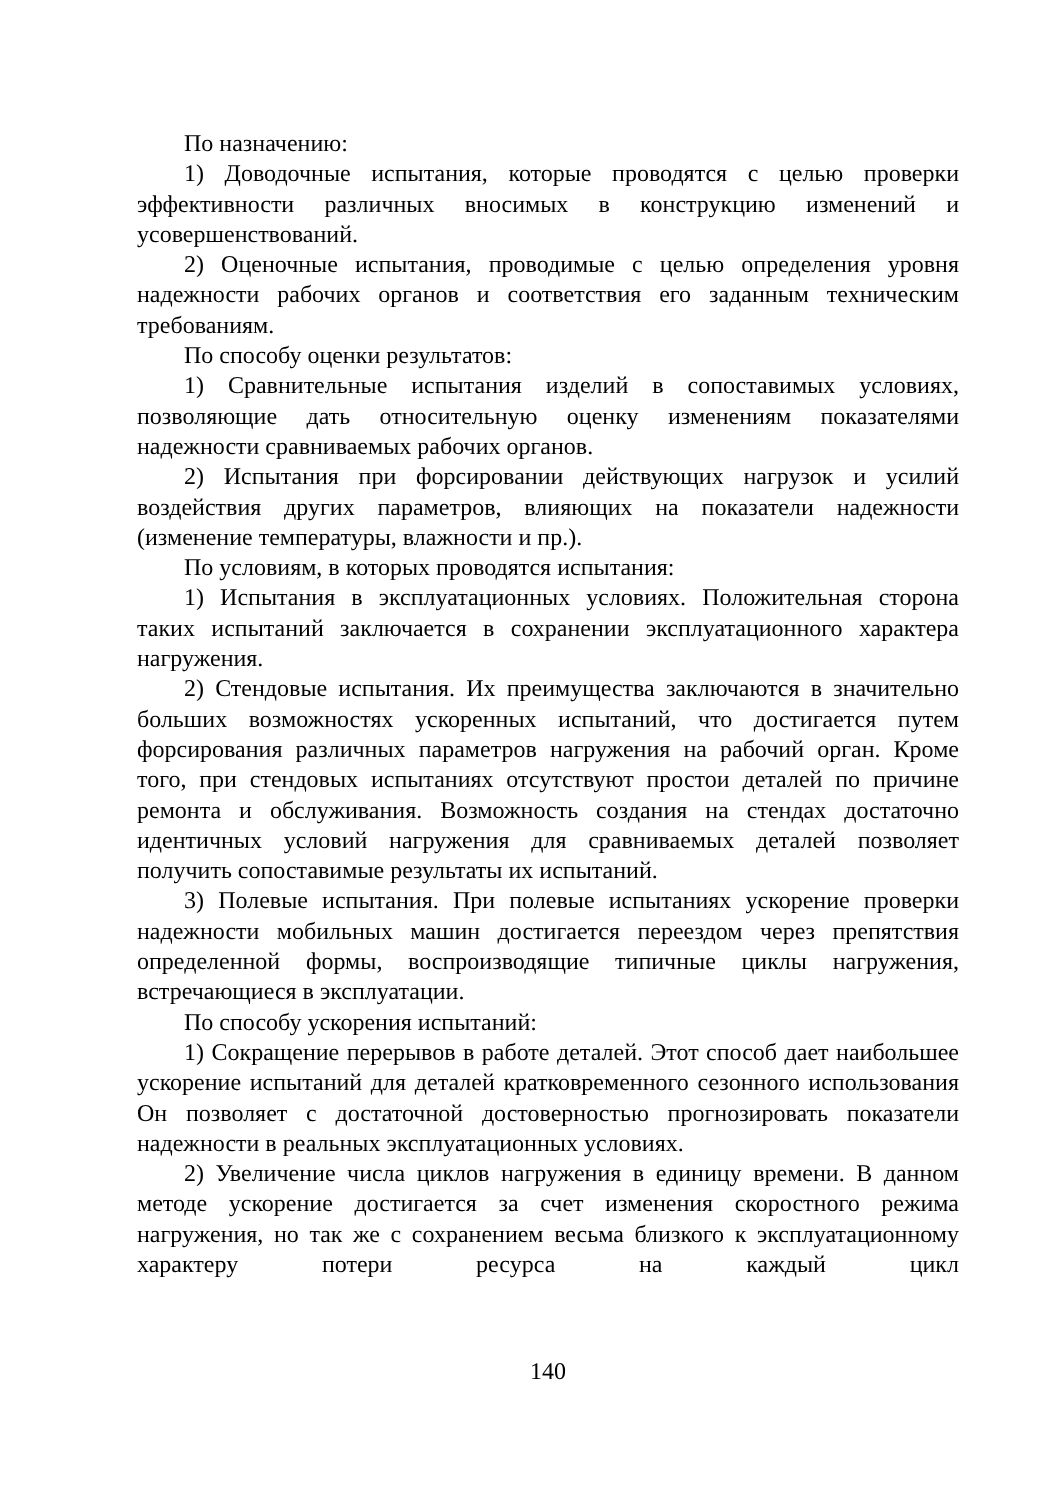По назначению:
1) Доводочные испытания, которые проводятся с целью проверки эффективности различных вносимых в конструкцию изменений и усовершенствований.
2) Оценочные испытания, проводимые с целью определения уровня надежности рабочих органов и соответствия его заданным техническим требованиям.
По способу оценки результатов:
1) Сравнительные испытания изделий в сопоставимых условиях, позволяющие дать относительную оценку изменениям показателями надежности сравниваемых рабочих органов.
2) Испытания при форсировании действующих нагрузок и усилий воздействия других параметров, влияющих на показатели надежности (изменение температуры, влажности и пр.).
По условиям, в которых проводятся испытания:
1) Испытания в эксплуатационных условиях. Положительная сторона таких испытаний заключается в сохранении эксплуатационного характера нагружения.
2) Стендовые испытания. Их преимущества заключаются в значительно больших возможностях ускоренных испытаний, что достигается путем форсирования различных параметров нагружения на рабочий орган. Кроме того, при стендовых испытаниях отсутствуют простои деталей по причине ремонта и обслуживания. Возможность создания на стендах достаточно идентичных условий нагружения для сравниваемых деталей позволяет получить сопоставимые результаты их испытаний.
3) Полевые испытания. При полевые испытаниях ускорение проверки надежности мобильных машин достигается переездом через препятствия определенной формы, воспроизводящие типичные циклы нагружения, встречающиеся в эксплуатации.
По способу ускорения испытаний:
1) Сокращение перерывов в работе деталей. Этот способ дает наибольшее ускорение испытаний для деталей кратковременного сезонного использования Он позволяет с достаточной достоверностью прогнозировать показатели надежности в реальных эксплуатационных условиях.
2) Увеличение числа циклов нагружения в единицу времени. В данном методе ускорение достигается за счет изменения скоростного режима нагружения, но так же с сохранением весьма близкого к эксплуатационному характеру потери ресурса на каждый цикл
140